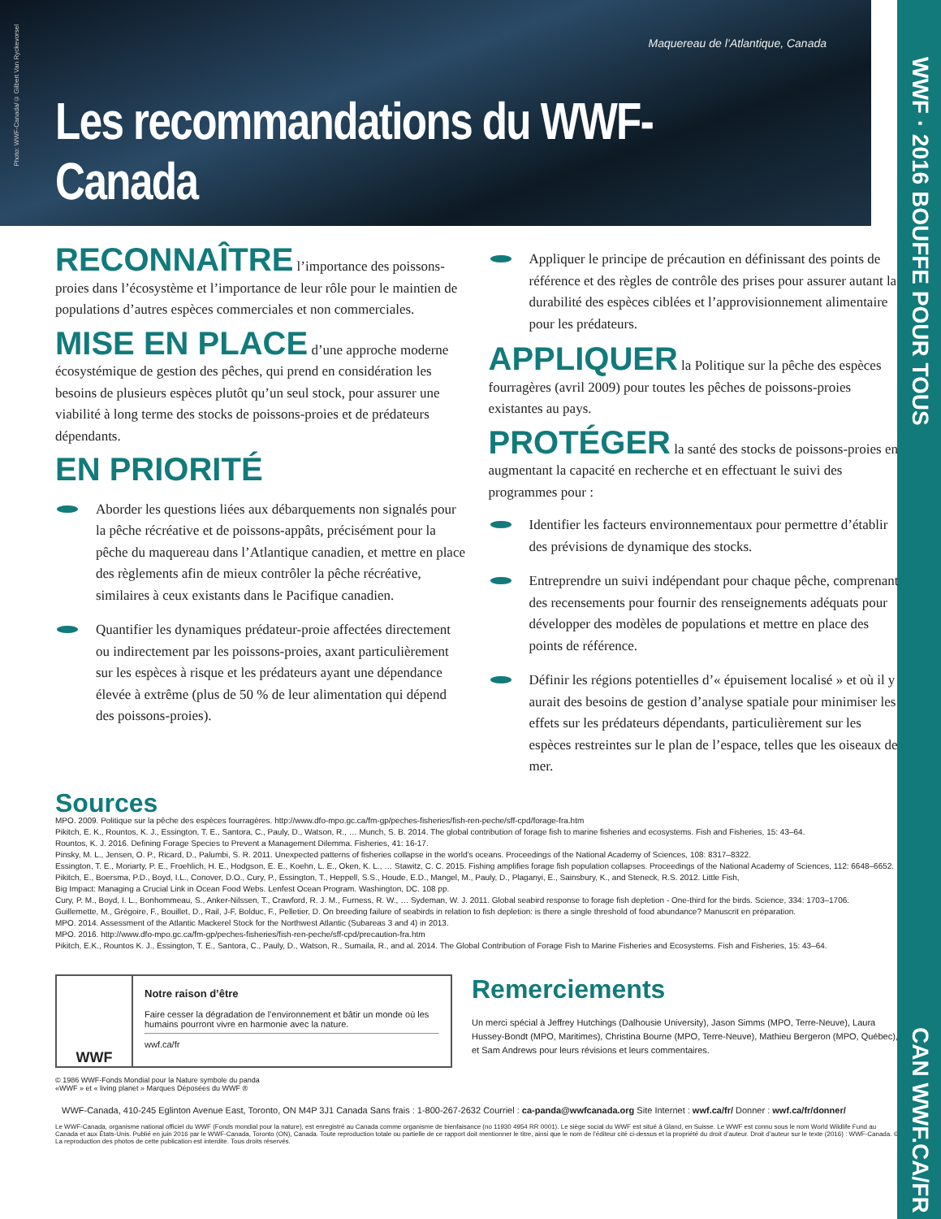WWF · 2016 BOUFFE POUR TOUS
CAN WWF.CA/FR
Photo: WWF-Canada/© Gilbert Van Ryckevorsel
Maquereau de l’Atlantique, Canada
Les recommandations du WWF-Canada
RECONNAÎTRE l’importance des poissons-proies dans l’écosystème et l’importance de leur rôle pour le maintien de populations d’autres espèces commerciales et non commerciales.
MISE EN PLACE d’une approche moderne écosystémique de gestion des pêches, qui prend en considération les besoins de plusieurs espèces plutôt qu’un seul stock, pour assurer une viabilité à long terme des stocks de poissons-proies et de prédateurs dépendants.
EN PRIORITÉ
Aborder les questions liées aux débarquements non signalés pour la pêche récréative et de poissons-appâts, précisément pour la pêche du maquereau dans l’Atlantique canadien, et mettre en place des règlements afin de mieux contrôler la pêche récréative, similaires à ceux existants dans le Pacifique canadien.
Quantifier les dynamiques prédateur-proie affectées directement ou indirectement par les poissons-proies, axant particulièrement sur les espèces à risque et les prédateurs ayant une dépendance élevée à extrême (plus de 50 % de leur alimentation qui dépend des poissons-proies).
Appliquer le principe de précaution en définissant des points de référence et des règles de contrôle des prises pour assurer autant la durabilité des espèces ciblées et l’approvisionnement alimentaire pour les prédateurs.
APPLIQUER la Politique sur la pêche des espèces fourragères (avril 2009) pour toutes les pêches de poissons-proies existantes au pays.
PROTÉGER la santé des stocks de poissons-proies en augmentant la capacité en recherche et en effectuant le suivi des programmes pour :
Identifier les facteurs environnementaux pour permettre d’établir des prévisions de dynamique des stocks.
Entreprendre un suivi indépendant pour chaque pêche, comprenant des recensements pour fournir des renseignements adéquats pour développer des modèles de populations et mettre en place des points de référence.
Définir les régions potentielles d’« épuisement localisé » et où il y aurait des besoins de gestion d’analyse spatiale pour minimiser les effets sur les prédateurs dépendants, particulièrement sur les espèces restreintes sur le plan de l’espace, telles que les oiseaux de mer.
Sources
MPO. 2009. Politique sur la pêche des espèces fourragères. http://www.dfo-mpo.gc.ca/fm-gp/peches-fisheries/fish-ren-peche/sff-cpd/forage-fra.htm
Pikitch, E. K., Rountos, K. J., Essington, T. E., Santora, C., Pauly, D., Watson, R., … Munch, S. B. 2014. The global contribution of forage fish to marine fisheries and ecosystems. Fish and Fisheries, 15: 43–64.
Rountos, K. J. 2016. Defining Forage Species to Prevent a Management Dilemma. Fisheries, 41: 16-17.
Pinsky, M. L., Jensen, O. P., Ricard, D., Palumbi, S. R. 2011. Unexpected patterns of fisheries collapse in the world’s oceans. Proceedings of the National Academy of Sciences, 108: 8317–8322.
Essington, T. E., Moriarty, P. E., Froehlich, H. E., Hodgson, E. E., Koehn, L. E., Oken, K. L., … Stawitz, C. C. 2015. Fishing amplifies forage fish population collapses. Proceedings of the National Academy of Sciences, 112: 6648–6652.
Pikitch, E., Boersma, P.D., Boyd, I.L., Conover, D.O., Cury, P., Essington, T., Heppell, S.S., Houde, E.D., Mangel, M., Pauly, D., Plaganyi, E., Sainsbury, K., and Steneck, R.S. 2012. Little Fish,
Big Impact: Managing a Crucial Link in Ocean Food Webs. Lenfest Ocean Program. Washington, DC. 108 pp.
Cury, P. M., Boyd, I. L., Bonhommeau, S., Anker-Nilssen, T., Crawford, R. J. M., Furness, R. W., … Sydeman, W. J. 2011. Global seabird response to forage fish depletion - One-third for the birds. Science, 334: 1703–1706.
Guillemette, M., Grégoire, F., Bouillet, D., Rail, J-F, Bolduc, F., Pelletier, D. On breeding failure of seabirds in relation to fish depletion: is there a single threshold of food abundance? Manuscrit en préparation.
MPO. 2014. Assessment of the Atlantic Mackerel Stock for the Northwest Atlantic (Subareas 3 and 4) in 2013.
MPO. 2016. http://www.dfo-mpo.gc.ca/fm-gp/peches-fisheries/fish-ren-peche/sff-cpd/precaution-fra.htm
Pikitch, E.K., Rountos K. J., Essington, T. E., Santora, C., Pauly, D., Watson, R., Sumaila, R., and al. 2014. The Global Contribution of Forage Fish to Marine Fisheries and Ecosystems. Fish and Fisheries, 15: 43–64.
WWF
Notre raison d’être
Faire cesser la dégradation de l’environnement et bâtir un monde où les humains pourront vivre en harmonie avec la nature.
wwf.ca/fr
© 1986 WWF-Fonds Mondial pour la Nature symbole du panda
«WWF » et « living planet » Marques Déposées du WWF ®
Remerciements
Un merci spécial à Jeffrey Hutchings (Dalhousie University), Jason Simms (MPO, Terre-Neuve), Laura Hussey-Bondt (MPO, Maritimes), Christina Bourne (MPO, Terre-Neuve), Mathieu Bergeron (MPO, Québec), et Sam Andrews pour leurs révisions et leurs commentaires.
WWF-Canada, 410-245 Eglinton Avenue East, Toronto, ON M4P 3J1 Canada Sans frais : 1-800-267-2632 Courriel : ca-panda@wwfcanada.org Site Internet : wwf.ca/fr/ Donner : wwf.ca/fr/donner/
Le WWF-Canada, organisme national officiel du WWF (Fonds mondial pour la nature), est enregistré au Canada comme organisme de bienfaisance (no 11930 4954 RR 0001). Le siège social du WWF est situé à Gland, en Suisse. Le WWF est connu sous le nom World Wildlife Fund au Canada et aux États-Unis. Publié en juin 2016 par le WWF-Canada, Toronto (ON), Canada. Toute reproduction totale ou partielle de ce rapport doit mentionner le titre, ainsi que le nom de l’éditeur cité ci-dessus et la propriété du droit d’auteur. Droit d’auteur sur le texte (2016) : WWF-Canada. © La reproduction des photos de cette publication est interdite. Tous droits réservés.